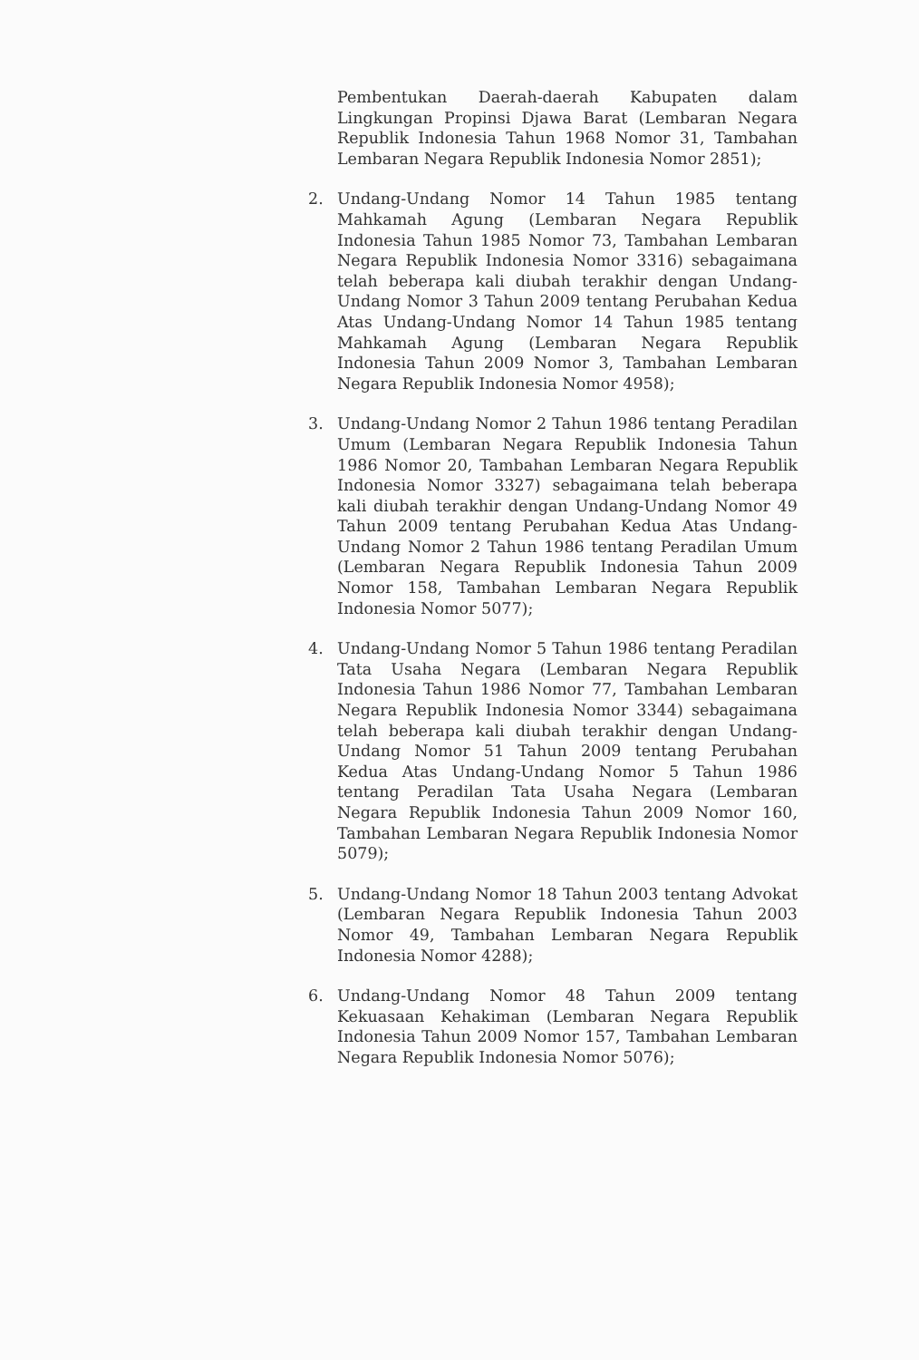Pembentukan Daerah-daerah Kabupaten dalam Lingkungan Propinsi Djawa Barat (Lembaran Negara Republik Indonesia Tahun 1968 Nomor 31, Tambahan Lembaran Negara Republik Indonesia Nomor 2851);
2. Undang-Undang Nomor 14 Tahun 1985 tentang Mahkamah Agung (Lembaran Negara Republik Indonesia Tahun 1985 Nomor 73, Tambahan Lembaran Negara Republik Indonesia Nomor 3316) sebagaimana telah beberapa kali diubah terakhir dengan Undang-Undang Nomor 3 Tahun 2009 tentang Perubahan Kedua Atas Undang-Undang Nomor 14 Tahun 1985 tentang Mahkamah Agung (Lembaran Negara Republik Indonesia Tahun 2009 Nomor 3, Tambahan Lembaran Negara Republik Indonesia Nomor 4958);
3. Undang-Undang Nomor 2 Tahun 1986 tentang Peradilan Umum (Lembaran Negara Republik Indonesia Tahun 1986 Nomor 20, Tambahan Lembaran Negara Republik Indonesia Nomor 3327) sebagaimana telah beberapa kali diubah terakhir dengan Undang-Undang Nomor 49 Tahun 2009 tentang Perubahan Kedua Atas Undang-Undang Nomor 2 Tahun 1986 tentang Peradilan Umum (Lembaran Negara Republik Indonesia Tahun 2009 Nomor 158, Tambahan Lembaran Negara Republik Indonesia Nomor 5077);
4. Undang-Undang Nomor 5 Tahun 1986 tentang Peradilan Tata Usaha Negara (Lembaran Negara Republik Indonesia Tahun 1986 Nomor 77, Tambahan Lembaran Negara Republik Indonesia Nomor 3344) sebagaimana telah beberapa kali diubah terakhir dengan Undang-Undang Nomor 51 Tahun 2009 tentang Perubahan Kedua Atas Undang-Undang Nomor 5 Tahun 1986 tentang Peradilan Tata Usaha Negara (Lembaran Negara Republik Indonesia Tahun 2009 Nomor 160, Tambahan Lembaran Negara Republik Indonesia Nomor 5079);
5. Undang-Undang Nomor 18 Tahun 2003 tentang Advokat (Lembaran Negara Republik Indonesia Tahun 2003 Nomor 49, Tambahan Lembaran Negara Republik Indonesia Nomor 4288);
6. Undang-Undang Nomor 48 Tahun 2009 tentang Kekuasaan Kehakiman (Lembaran Negara Republik Indonesia Tahun 2009 Nomor 157, Tambahan Lembaran Negara Republik Indonesia Nomor 5076);